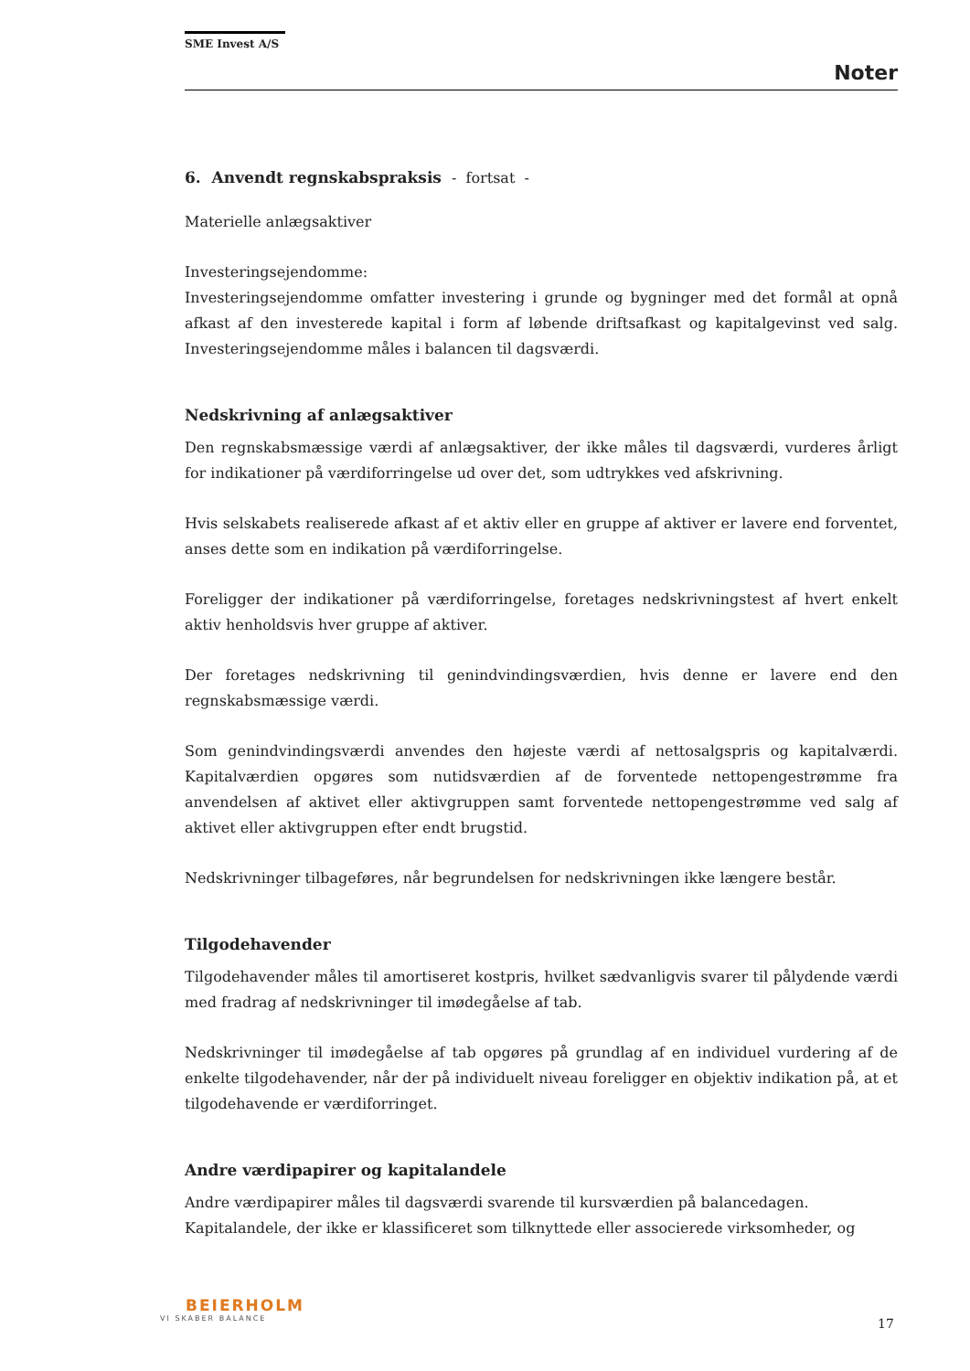SME Invest A/S
Noter
6. Anvendt regnskabspraksis - fortsat -
Materielle anlægsaktiver
Investeringsejendomme:
Investeringsejendomme omfatter investering i grunde og bygninger med det formål at opnå afkast af den investerede kapital i form af løbende driftsafkast og kapitalgevinst ved salg. Investeringsejendomme måles i balancen til dagsværdi.
Nedskrivning af anlægsaktiver
Den regnskabsmæssige værdi af anlægsaktiver, der ikke måles til dagsværdi, vurderes årligt for indikationer på værdiforringelse ud over det, som udtrykkes ved afskrivning.
Hvis selskabets realiserede afkast af et aktiv eller en gruppe af aktiver er lavere end forventet, anses dette som en indikation på værdiforringelse.
Foreligger der indikationer på værdiforringelse, foretages nedskrivningstest af hvert enkelt aktiv henholdsvis hver gruppe af aktiver.
Der foretages nedskrivning til genindvindingsværdien, hvis denne er lavere end den regnskabsmæssige værdi.
Som genindvindingsværdi anvendes den højeste værdi af nettosalgspris og kapitalværdi. Kapitalværdien opgøres som nutidsværdien af de forventede nettopengestrømme fra anvendelsen af aktivet eller aktivgruppen samt forventede nettopengestrømme ved salg af aktivet eller aktivgruppen efter endt brugstid.
Nedskrivninger tilbageføres, når begrundelsen for nedskrivningen ikke længere består.
Tilgodehavender
Tilgodehavender måles til amortiseret kostpris, hvilket sædvanligvis svarer til pålydende værdi med fradrag af nedskrivninger til imødegåelse af tab.
Nedskrivninger til imødegåelse af tab opgøres på grundlag af en individuel vurdering af de enkelte tilgodehavender, når der på individuelt niveau foreligger en objektiv indikation på, at et tilgodehavende er værdiforringet.
Andre værdipapirer og kapitalandele
Andre værdipapirer måles til dagsværdi svarende til kursværdien på balancedagen.
Kapitalandele, der ikke er klassificeret som tilknyttede eller associerede virksomheder, og
BEIERHOLM
VI SKABER BALANCE
17